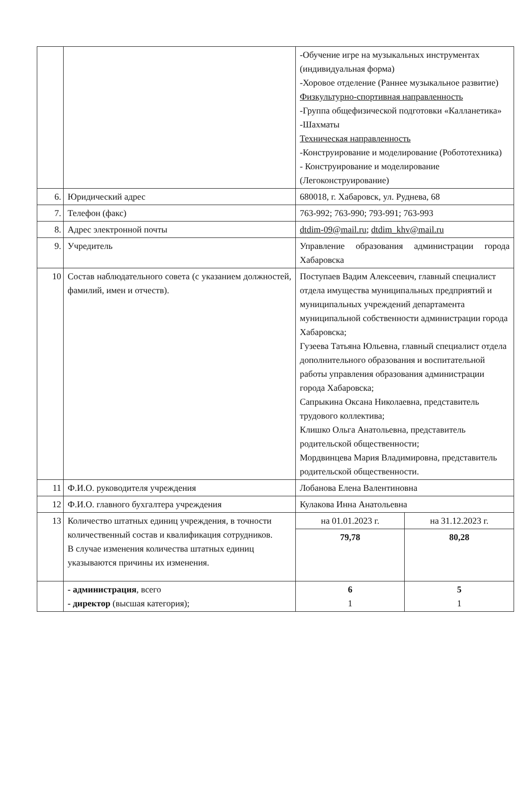| | | -Обучение игре на музыкальных инструментах (индивидуальная форма) -Хоровое отделение (Раннее музыкальное развитие) Физкультурно-спортивная направленность -Группа общефизической подготовки «Калланетика» -Шахматы Техническая направленность -Конструирование и моделирование (Робототехника) - Конструирование и моделирование (Легоконструирование) | |
| 6. | Юридический адрес | 680018, г. Хабаровск, ул. Руднева, 68 | |
| 7. | Телефон (факс) | 763-992; 763-990; 793-991; 763-993 | |
| 8. | Адрес электронной почты | dtdim-09@mail.ru ; dtdim_khv@mail.ru | |
| 9. | Учредитель | Управление образования администрации города Хабаровска | |
| 10 | Состав наблюдательного совета (с указанием должностей, фамилий, имен и отчеств). | Поступаев Вадим Алексеевич, главный специалист отдела имущества муниципальных предприятий и муниципальных учреждений департамента муниципальной собственности администрации города Хабаровска; Гузеева Татьяна Юльевна, главный специалист отдела дополнительного образования и воспитательной работы управления образования администрации города Хабаровска; Сапрыкина Оксана Николаевна, представитель трудового коллектива; Клишко Ольга Анатольевна, представитель родительской общественности; Мордвинцева Мария Владимировна, представитель родительской общественности. | |
| 11 | Ф.И.О. руководителя учреждения | Лобанова Елена Валентиновна | |
| 12 | Ф.И.О. главного бухгалтера учреждения | Кулакова Инна Анатольевна | |
| 13 | Количество штатных единиц учреждения, в точности количественный состав и квалификация сотрудников. В случае изменения количества штатных единиц указываются причины их изменения. | на 01.01.2023 г. | на 31.12.2023 г. |
| | | 79,78 | 80,28 |
| | - администрация , всего - директор (высшая категория); | 6 1 | 5 1 |